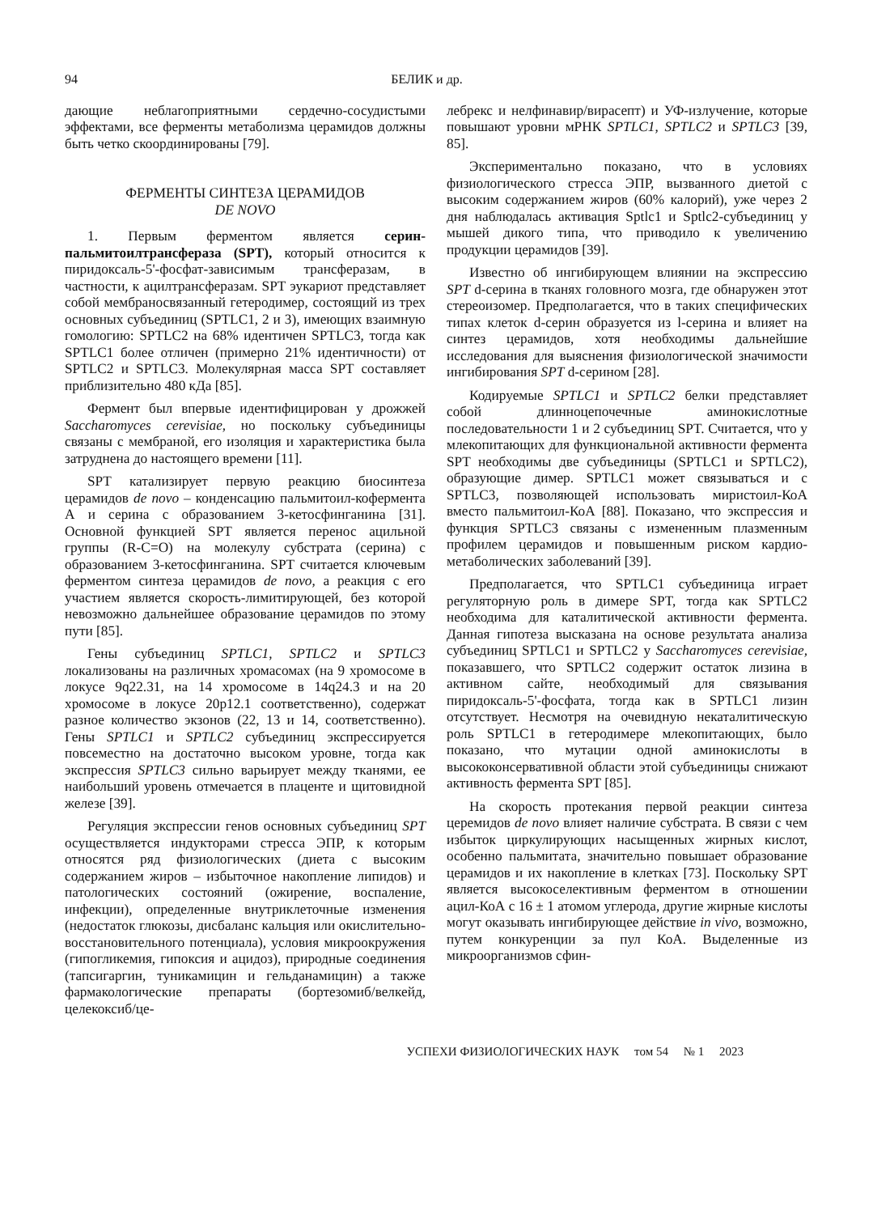94 БЕЛИК и др.
дающие неблагоприятными сердечно-сосудистыми эффектами, все ферменты метаболизма церамидов должны быть четко скоординированы [79].
ФЕРМЕНТЫ СИНТЕЗА ЦЕРАМИДОВ
DE NOVO
1. Первым ферментом является серин-пальмитоилтрансфераза (SPT), который относится к пиридоксаль-5'-фосфат-зависимым трансферазам, в частности, к ацилтрансферазам. SPT эукариот представляет собой мембраносвязанный гетеродимер, состоящий из трех основных субъединиц (SPTLC1, 2 и 3), имеющих взаимную гомологию: SPTLC2 на 68% идентичен SPTLC3, тогда как SPTLC1 более отличен (примерно 21% идентичности) от SPTLC2 и SPTLC3. Молекулярная масса SPT составляет приблизительно 480 кДа [85].
Фермент был впервые идентифицирован у дрожжей Saccharomyces cerevisiae, но поскольку субъединицы связаны с мембраной, его изоляция и характеристика была затруднена до настоящего времени [11].
SPT катализирует первую реакцию биосинтеза церамидов de novo – конденсацию пальмитоил-кофермента А и серина с образованием 3-кетосфинганина [31]. Основной функцией SPT является перенос ацильной группы (R-C=O) на молекулу субстрата (серина) с образованием 3-кетосфинганина. SPT считается ключевым ферментом синтеза церамидов de novo, а реакция с его участием является скорость-лимитирующей, без которой невозможно дальнейшее образование церамидов по этому пути [85].
Гены субъединиц SPTLC1, SPTLC2 и SPTLC3 локализованы на различных хромасомах (на 9 хромосоме в локусе 9q22.31, на 14 хромосоме в 14q24.3 и на 20 хромосоме в локусе 20p12.1 соответственно), содержат разное количество экзонов (22, 13 и 14, соответственно). Гены SPTLC1 и SPTLC2 субъединиц экспрессируется повсеместно на достаточно высоком уровне, тогда как экспрессия SPTLC3 сильно варьирует между тканями, ее наибольший уровень отмечается в плаценте и щитовидной железе [39].
Регуляция экспрессии генов основных субъединиц SPT осуществляется индукторами стресса ЭПР, к которым относятся ряд физиологических (диета с высоким содержанием жиров – избыточное накопление липидов) и патологических состояний (ожирение, воспаление, инфекции), определенные внутриклеточные изменения (недостаток глюкозы, дисбаланс кальция или окислительно-восстановительного потенциала), условия микроокружения (гипогликемия, гипоксия и ацидоз), природные соединения (тапсигаргин, туникамицин и гельданамицин) а также фармакологические препараты (бортезомиб/велкейд, целекоксиб/це-
лебрекс и нелфинавир/вирасепт) и УФ-излучение, которые повышают уровни мРНК SPTLC1, SPTLC2 и SPTLC3 [39, 85].
Экспериментально показано, что в условиях физиологического стресса ЭПР, вызванного диетой с высоким содержанием жиров (60% калорий), уже через 2 дня наблюдалась активация Sptlc1 и Sptlc2-субъединиц у мышей дикого типа, что приводило к увеличению продукции церамидов [39].
Известно об ингибирующем влиянии на экспрессию SPT d-серина в тканях головного мозга, где обнаружен этот стереоизомер. Предполагается, что в таких специфических типах клеток d-серин образуется из l-серина и влияет на синтез церамидов, хотя необходимы дальнейшие исследования для выяснения физиологической значимости ингибирования SPT d-серином [28].
Кодируемые SPTLC1 и SPTLC2 белки представляет собой длинноцепочечные аминокислотные последовательности 1 и 2 субъединиц SPT. Считается, что у млекопитающих для функциональной активности фермента SPT необходимы две субъединицы (SPTLC1 и SPTLC2), образующие димер. SPTLC1 может связываться и с SPTLC3, позволяющей использовать миристоил-КоА вместо пальмитоил-КоА [88]. Показано, что экспрессия и функция SPTLC3 связаны с измененным плазменным профилем церамидов и повышенным риском кардио-метаболических заболеваний [39].
Предполагается, что SPTLC1 субъединица играет регуляторную роль в димере SPT, тогда как SPTLC2 необходима для каталитической активности фермента. Данная гипотеза высказана на основе результата анализа субъединиц SPTLC1 и SPTLC2 у Saccharomyces cerevisiae, показавшего, что SPTLC2 содержит остаток лизина в активном сайте, необходимый для связывания пиридоксаль-5'-фосфата, тогда как в SPTLC1 лизин отсутствует. Несмотря на очевидную некаталитическую роль SPTLC1 в гетеродимере млекопитающих, было показано, что мутации одной аминокислоты в высококонсервативной области этой субъединицы снижают активность фермента SPT [85].
На скорость протекания первой реакции синтеза церемидов de novo влияет наличие субстрата. В связи с чем избыток циркулирующих насыщенных жирных кислот, особенно пальмитата, значительно повышает образование церамидов и их накопление в клетках [73]. Поскольку SPT является высокоселективным ферментом в отношении ацил-КоА с 16 ± 1 атомом углерода, другие жирные кислоты могут оказывать ингибирующее действие in vivo, возможно, путем конкуренции за пул КоА. Выделенные из микроорганизмов сфин-
УСПЕХИ ФИЗИОЛОГИЧЕСКИХ НАУК том 54 № 1 2023